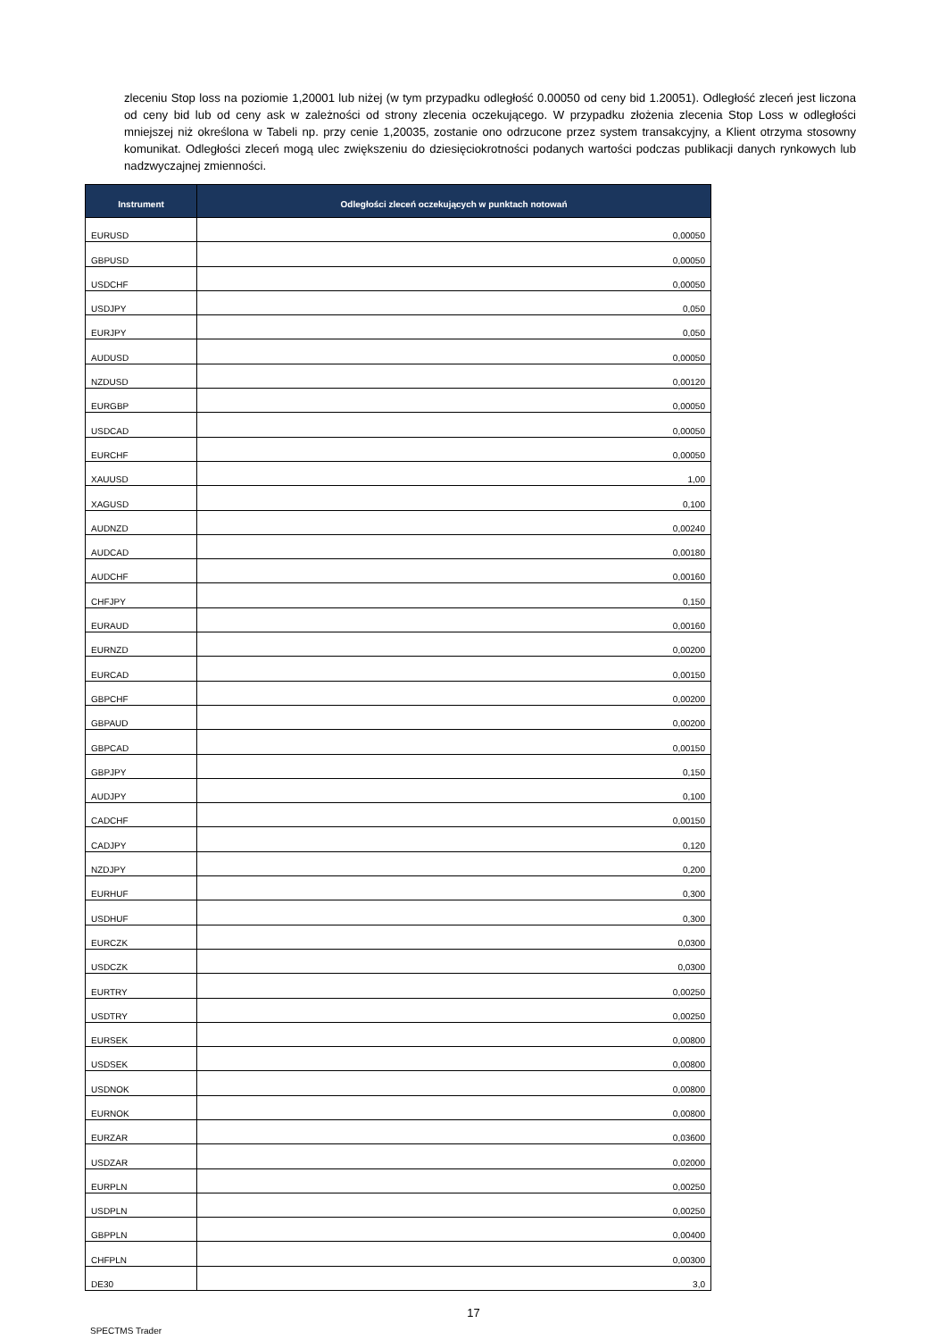zleceniu Stop loss na poziomie 1,20001 lub niżej (w tym przypadku odległość 0.00050 od ceny bid 1.20051). Odległość zleceń jest liczona od ceny bid lub od ceny ask w zależności od strony zlecenia oczekującego. W przypadku złożenia zlecenia Stop Loss w odległości mniejszej niż określona w Tabeli np. przy cenie 1,20035, zostanie ono odrzucone przez system transakcyjny, a Klient otrzyma stosowny komunikat. Odległości zleceń mogą ulec zwiększeniu do dziesięciokrotności podanych wartości podczas publikacji danych rynkowych lub nadzwyczajnej zmienności.
| Instrument | Odległości zleceń oczekujących w punktach notowań |
| --- | --- |
| EURUSD | 0,00050 |
| GBPUSD | 0,00050 |
| USDCHF | 0,00050 |
| USDJPY | 0,050 |
| EURJPY | 0,050 |
| AUDUSD | 0,00050 |
| NZDUSD | 0,00120 |
| EURGBP | 0,00050 |
| USDCAD | 0,00050 |
| EURCHF | 0,00050 |
| XAUUSD | 1,00 |
| XAGUSD | 0,100 |
| AUDNZD | 0,00240 |
| AUDCAD | 0,00180 |
| AUDCHF | 0,00160 |
| CHFJPY | 0,150 |
| EURAUD | 0,00160 |
| EURNZD | 0,00200 |
| EURCAD | 0,00150 |
| GBPCHF | 0,00200 |
| GBPAUD | 0,00200 |
| GBPCAD | 0,00150 |
| GBPJPY | 0,150 |
| AUDJPY | 0,100 |
| CADCHF | 0,00150 |
| CADJPY | 0,120 |
| NZDJPY | 0,200 |
| EURHUF | 0,300 |
| USDHUF | 0,300 |
| EURCZK | 0,0300 |
| USDCZK | 0,0300 |
| EURTRY | 0,00250 |
| USDTRY | 0,00250 |
| EURSEK | 0,00800 |
| USDSEK | 0,00800 |
| USDNOK | 0,00800 |
| EURNOK | 0,00800 |
| EURZAR | 0,03600 |
| USDZAR | 0,02000 |
| EURPLN | 0,00250 |
| USDPLN | 0,00250 |
| GBPPLN | 0,00400 |
| CHFPLN | 0,00300 |
| DE30 | 3,0 |
17
SPECTMS Trader